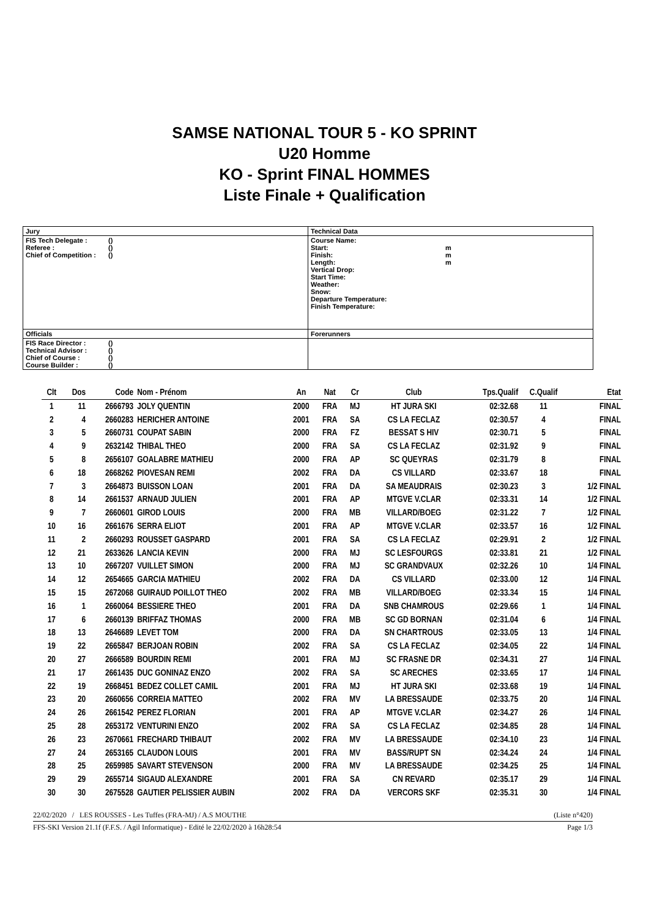SAMSE NATIONAL TOUR 5 - KO SPRINT
U20 Homme
KO - Sprint FINAL HOMMES
Liste Finale + Qualification
| Jury | Technical Data |
| FIS Tech Delegate : () Referee : () Chief of Competition : () | Course Name: Start: m Finish: m Length: m Vertical Drop: Start Time: Weather: Snow: Departure Temperature: Finish Temperature: |
| Officials | Forerunners |
| FIS Race Director : () Technical Advisor : () Chief of Course : () Course Builder : () | |
| Clt | Dos | Code | Nom - Prénom | An | Nat | Cr | Club | Tps.Qualif | C.Qualif | Etat |
| --- | --- | --- | --- | --- | --- | --- | --- | --- | --- | --- |
| 1 | 11 | 2666793 | JOLY QUENTIN | 2000 | FRA | MJ | HT JURA SKI | 02:32.68 | 11 | FINAL |
| 2 | 4 | 2660283 | HERICHER ANTOINE | 2001 | FRA | SA | CS LA FECLAZ | 02:30.57 | 4 | FINAL |
| 3 | 5 | 2660731 | COUPAT SABIN | 2000 | FRA | FZ | BESSAT S HIV | 02:30.71 | 5 | FINAL |
| 4 | 9 | 2632142 | THIBAL THEO | 2000 | FRA | SA | CS LA FECLAZ | 02:31.92 | 9 | FINAL |
| 5 | 8 | 2656107 | GOALABRE MATHIEU | 2000 | FRA | AP | SC QUEYRAS | 02:31.79 | 8 | FINAL |
| 6 | 18 | 2668262 | PIOVESAN REMI | 2002 | FRA | DA | CS VILLARD | 02:33.67 | 18 | FINAL |
| 7 | 3 | 2664873 | BUISSON LOAN | 2001 | FRA | DA | SA MEAUDRAIS | 02:30.23 | 3 | 1/2 FINAL |
| 8 | 14 | 2661537 | ARNAUD JULIEN | 2001 | FRA | AP | MTGVE V.CLAR | 02:33.31 | 14 | 1/2 FINAL |
| 9 | 7 | 2660601 | GIROD LOUIS | 2000 | FRA | MB | VILLARD/BOEG | 02:31.22 | 7 | 1/2 FINAL |
| 10 | 16 | 2661676 | SERRA ELIOT | 2001 | FRA | AP | MTGVE V.CLAR | 02:33.57 | 16 | 1/2 FINAL |
| 11 | 2 | 2660293 | ROUSSET GASPARD | 2001 | FRA | SA | CS LA FECLAZ | 02:29.91 | 2 | 1/2 FINAL |
| 12 | 21 | 2633626 | LANCIA KEVIN | 2000 | FRA | MJ | SC LESFOURGS | 02:33.81 | 21 | 1/2 FINAL |
| 13 | 10 | 2667207 | VUILLET SIMON | 2000 | FRA | MJ | SC GRANDVAUX | 02:32.26 | 10 | 1/4 FINAL |
| 14 | 12 | 2654665 | GARCIA MATHIEU | 2002 | FRA | DA | CS VILLARD | 02:33.00 | 12 | 1/4 FINAL |
| 15 | 15 | 2672068 | GUIRAUD POILLOT THEO | 2002 | FRA | MB | VILLARD/BOEG | 02:33.34 | 15 | 1/4 FINAL |
| 16 | 1 | 2660064 | BESSIERE THEO | 2001 | FRA | DA | SNB CHAMROUS | 02:29.66 | 1 | 1/4 FINAL |
| 17 | 6 | 2660139 | BRIFFAZ THOMAS | 2000 | FRA | MB | SC GD BORNAN | 02:31.04 | 6 | 1/4 FINAL |
| 18 | 13 | 2646689 | LEVET TOM | 2000 | FRA | DA | SN CHARTROUS | 02:33.05 | 13 | 1/4 FINAL |
| 19 | 22 | 2665847 | BERJOAN ROBIN | 2002 | FRA | SA | CS LA FECLAZ | 02:34.05 | 22 | 1/4 FINAL |
| 20 | 27 | 2666589 | BOURDIN REMI | 2001 | FRA | MJ | SC FRASNE DR | 02:34.31 | 27 | 1/4 FINAL |
| 21 | 17 | 2661435 | DUC GONINAZ ENZO | 2002 | FRA | SA | SC ARECHES | 02:33.65 | 17 | 1/4 FINAL |
| 22 | 19 | 2668451 | BEDEZ COLLET CAMIL | 2001 | FRA | MJ | HT JURA SKI | 02:33.68 | 19 | 1/4 FINAL |
| 23 | 20 | 2660656 | CORREIA MATTEO | 2002 | FRA | MV | LA BRESSAUDE | 02:33.75 | 20 | 1/4 FINAL |
| 24 | 26 | 2661542 | PEREZ FLORIAN | 2001 | FRA | AP | MTGVE V.CLAR | 02:34.27 | 26 | 1/4 FINAL |
| 25 | 28 | 2653172 | VENTURINI ENZO | 2002 | FRA | SA | CS LA FECLAZ | 02:34.85 | 28 | 1/4 FINAL |
| 26 | 23 | 2670661 | FRECHARD THIBAUT | 2002 | FRA | MV | LA BRESSAUDE | 02:34.10 | 23 | 1/4 FINAL |
| 27 | 24 | 2653165 | CLAUDON LOUIS | 2001 | FRA | MV | BASS/RUPT SN | 02:34.24 | 24 | 1/4 FINAL |
| 28 | 25 | 2659985 | SAVART STEVENSON | 2000 | FRA | MV | LA BRESSAUDE | 02:34.25 | 25 | 1/4 FINAL |
| 29 | 29 | 2655714 | SIGAUD ALEXANDRE | 2001 | FRA | SA | CN REVARD | 02:35.17 | 29 | 1/4 FINAL |
| 30 | 30 | 2675528 | GAUTIER PELISSIER AUBIN | 2002 | FRA | DA | VERCORS SKF | 02:35.31 | 30 | 1/4 FINAL |
22/02/2020 / LES ROUSSES - Les Tuffes (FRA-MJ) / A.S MOUTHE (Liste n°420)
FFS-SKI Version 21.1f (F.F.S. / Agil Informatique) - Edité le 22/02/2020 à 16h28:54 Page 1/3